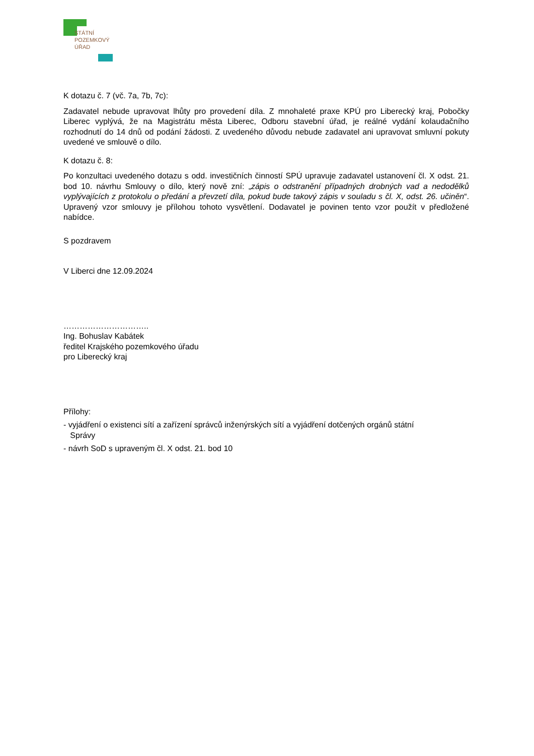STÁTNÍ
POZEMKOVÝ
ÚŘAD
K dotazu č. 7 (vč. 7a, 7b, 7c):
Zadavatel nebude upravovat lhůty pro provedení díla. Z mnohaleté praxe KPÚ pro Liberecký kraj, Pobočky Liberec vyplývá, že na Magistrátu města Liberec, Odboru stavební úřad, je reálné vydání kolaudačního rozhodnutí do 14 dnů od podání žádosti. Z uvedeného důvodu nebude zadavatel ani upravovat smluvní pokuty uvedené ve smlouvě o dílo.
K dotazu č. 8:
Po konzultaci uvedeného dotazu s odd. investičních činností SPÚ upravuje zadavatel ustanovení čl. X odst. 21. bod 10. návrhu Smlouvy o dílo, který nově zní: „zápis o odstranění případných drobných vad a nedodělků vyplývajících z protokolu o předání a převzetí díla, pokud bude takový zápis v souladu s čl. X, odst. 26. učiněn“. Upravený vzor smlouvy je přílohou tohoto vysvětlení. Dodavatel je povinen tento vzor použít v předložené nabídce.
S pozdravem
V Liberci dne 12.09.2024
…………………………..
Ing. Bohuslav Kabátek
ředitel Krajského pozemkového úřadu
pro Liberecký kraj
Přílohy:
- vyjádření o existenci sítí a zařízení správců inženýrských sítí a vyjádření dotčených orgánů státní
Správy
- návrh SoD s upraveným čl. X odst. 21. bod 10